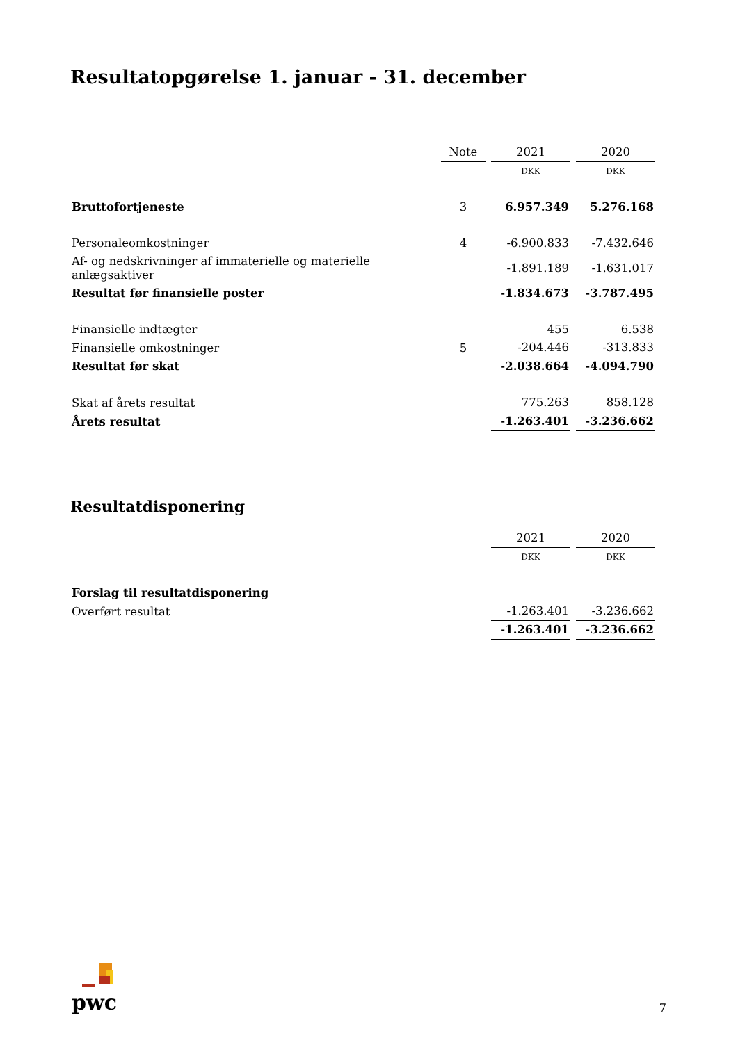Resultatopgørelse 1. januar - 31. december
| | Note | 2021 | 2020 |
| --- | --- | --- | --- |
| | | DKK | DKK |
| Bruttofortjeneste | 3 | 6.957.349 | 5.276.168 |
| Personaleomkostninger | 4 | -6.900.833 | -7.432.646 |
| Af- og nedskrivninger af immaterielle og materielle anlægsaktiver | | -1.891.189 | -1.631.017 |
| Resultat før finansielle poster | | -1.834.673 | -3.787.495 |
| Finansielle indtægter | | 455 | 6.538 |
| Finansielle omkostninger | 5 | -204.446 | -313.833 |
| Resultat før skat | | -2.038.664 | -4.094.790 |
| Skat af årets resultat | | 775.263 | 858.128 |
| Årets resultat | | -1.263.401 | -3.236.662 |
Resultatdisponering
| | 2021 | 2020 |
| --- | --- | --- |
| | DKK | DKK |
| Forslag til resultatdisponering | | |
| Overført resultat | -1.263.401 | -3.236.662 |
| | -1.263.401 | -3.236.662 |
pwc
7